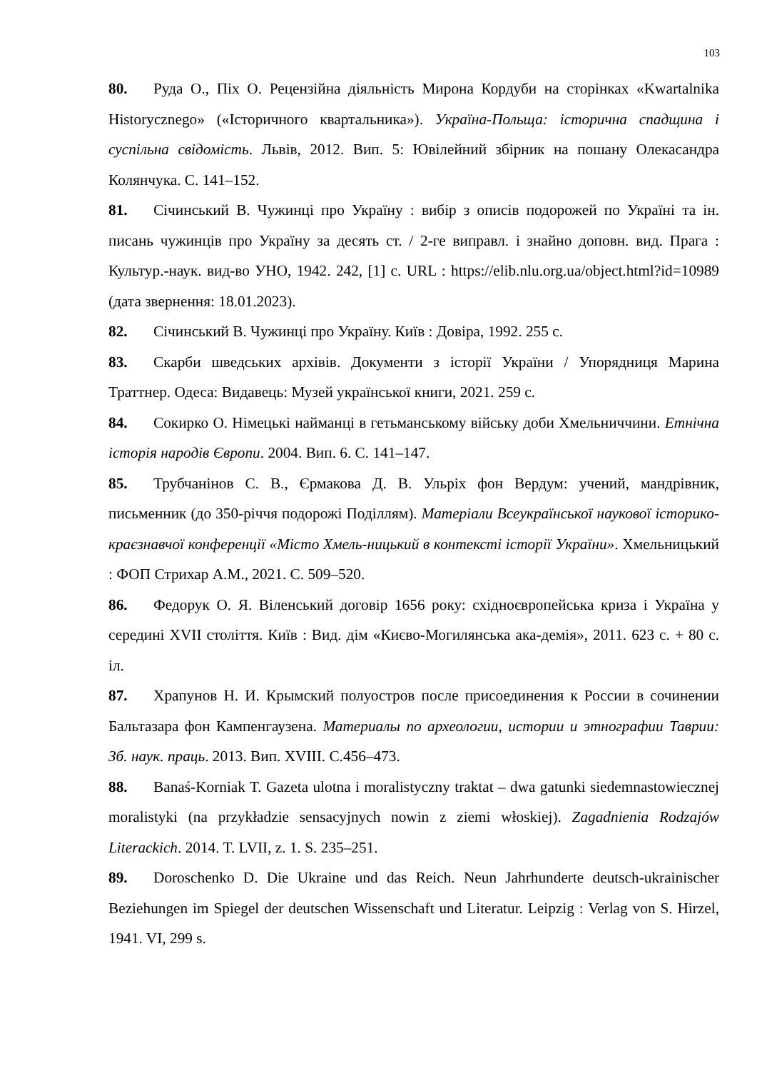103
80. Руда О., Піх О. Рецензійна діяльність Мирона Кордуби на сторінках «Kwartalnika Historycznego» («Історичного квартальника»). Україна-Польща: історична спадщина і суспільна свідомість. Львів, 2012. Вип. 5: Ювілейний збірник на пошану Олекасандра Колянчука. С. 141–152.
81. Січинський В. Чужинці про Україну : вибір з описів подорожей по Україні та ін. писань чужинців про Україну за десять ст. / 2-ге виправл. і знайно доповн. вид. Прага : Культур.-наук. вид-во УНО, 1942. 242, [1] с. URL : https://elib.nlu.org.ua/object.html?id=10989 (дата звернення: 18.01.2023).
82. Січинський В. Чужинці про Україну. Київ : Довіра, 1992. 255 с.
83. Скарби шведських архівів. Документи з історії України / Упорядниця Марина Траттнер. Одеса: Видавець: Музей української книги, 2021. 259 с.
84. Сокирко О. Німецькі найманці в гетьманському війську доби Хмельниччини. Етнічна історія народів Європи. 2004. Вип. 6. С. 141–147.
85. Трубчанінов С. В., Єрмакова Д. В. Ульріх фон Вердум: учений, мандрівник, письменник (до 350-річчя подорожі Поділлям). Матеріали Всеукраїнської наукової історико-краєзнавчої конференції «Місто Хмель-ницький в контексті історії України». Хмельницький : ФОП Стрихар А.М., 2021. С. 509–520.
86. Федорук О. Я. Віленський договір 1656 року: східноєвропейська криза і Україна у середині XVII століття. Київ : Вид. дім «Києво-Могилянська ака-демія», 2011. 623 с. + 80 с. іл.
87. Храпунов Н. И. Крымский полуостров после присоединения к России в сочинении Бальтазара фон Кампенгаузена. Материалы по археологии, истории и этнографии Таврии: Зб. наук. праць. 2013. Вип. XVIII. С.456–473.
88. Banaś-Korniak T. Gazeta ulotna i moralistyczny traktat – dwa gatunki siedemnastowiecznej moralistyki (na przykładzie sensacyjnych nowin z ziemi włoskiej). Zagadnienia Rodzajów Literackich. 2014. T. LVII, z. 1. S. 235–251.
89. Doroschenko D. Die Ukraine und das Reich. Neun Jahrhunderte deutsch-ukrainischer Beziehungen im Spiegel der deutschen Wissenschaft und Literatur. Leipzig : Verlag von S. Hirzel, 1941. VI, 299 s.